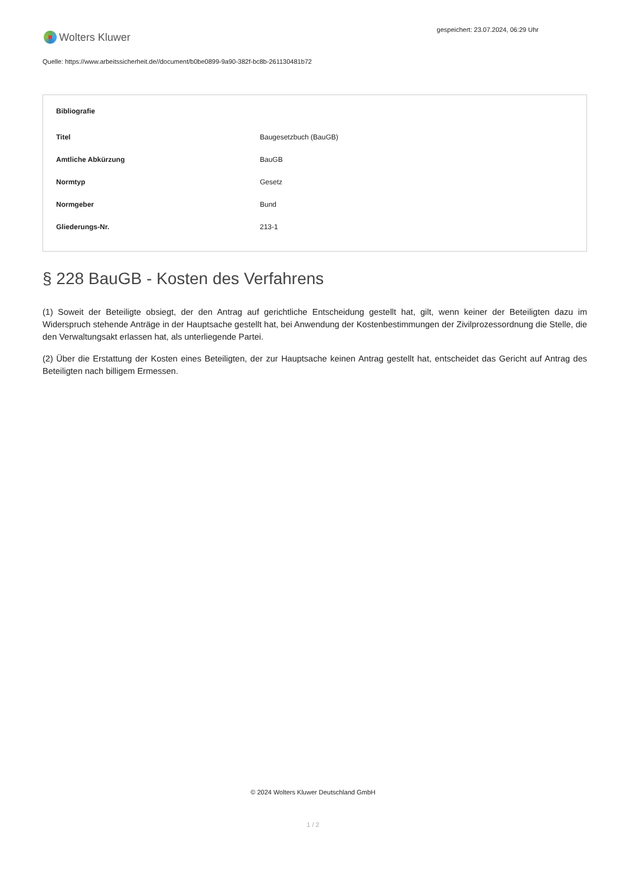Wolters Kluwer
gespeichert: 23.07.2024, 06:29 Uhr
Quelle: https://www.arbeitssicherheit.de//document/b0be0899-9a90-382f-bc8b-261130481b72
| Bibliografie | |
| --- | --- |
| Titel | Baugesetzbuch (BauGB) |
| Amtliche Abkürzung | BauGB |
| Normtyp | Gesetz |
| Normgeber | Bund |
| Gliederungs-Nr. | 213-1 |
§ 228 BauGB - Kosten des Verfahrens
(1) Soweit der Beteiligte obsiegt, der den Antrag auf gerichtliche Entscheidung gestellt hat, gilt, wenn keiner der Beteiligten dazu im Widerspruch stehende Anträge in der Hauptsache gestellt hat, bei Anwendung der Kostenbestimmungen der Zivilprozessordnung die Stelle, die den Verwaltungsakt erlassen hat, als unterliegende Partei.
(2) Über die Erstattung der Kosten eines Beteiligten, der zur Hauptsache keinen Antrag gestellt hat, entscheidet das Gericht auf Antrag des Beteiligten nach billigem Ermessen.
© 2024 Wolters Kluwer Deutschland GmbH
1 / 2